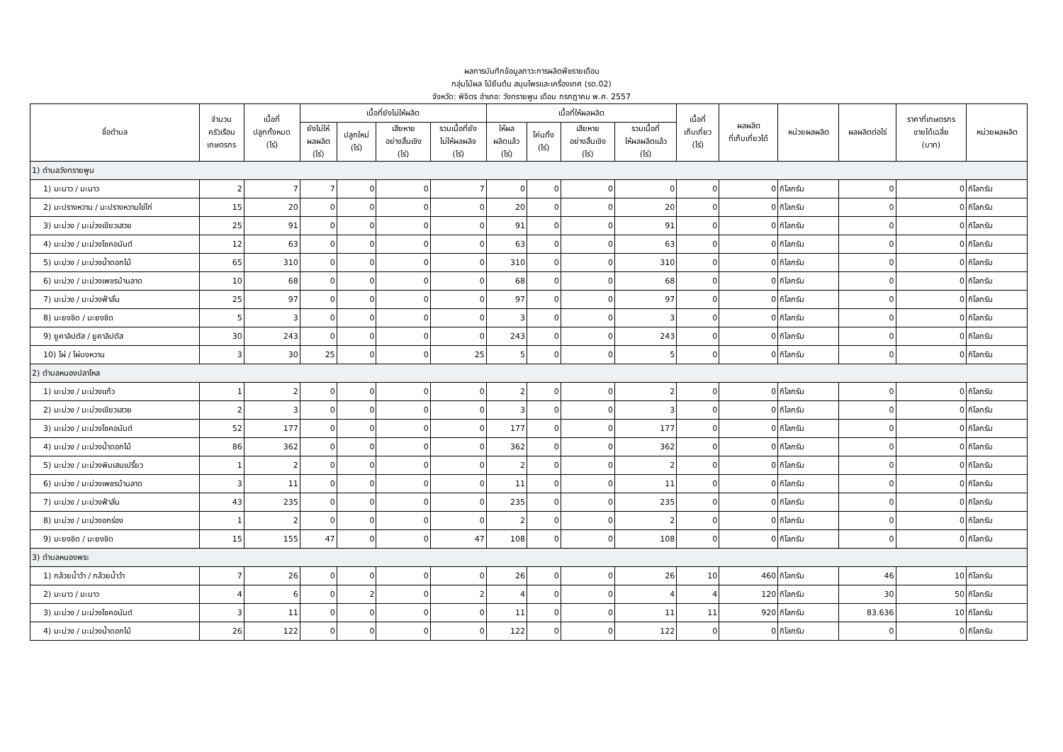ผลการบันทึกข้อมูลภาวะการผลิตพืชรายเดือน
กลุ่มไม้ผล ไม้ยืนต้น สมุนไพรและเครื่องเทศ (รต.02)
จังหวัด: พิจิตร อำเภอ: วังทรายพูน เดือน กรกฎาคม พ.ศ. 2557
| ชื่อตำบล | จำนวน ครัวเรือน เกษตรกร | เนื้อที่ ปลูกทั้งหมด (ไร่) | เนื้อที่ยังไม่ให้ผลิต | | | | เนื้อที่ให้ผลผลิต | | | | เนื้อที่ เก็บเกี่ยว (ไร่) | ผลผลิต ที่เก็บเกี่ยวได้ | หน่วยผลผลิต | ผลผลิตต่อไร่ | ราคาที่เกษตรกร ขายได้เฉลี่ย (บาท) | หน่วยผลผลิต |
| --- | --- | --- | --- | --- | --- | --- | --- | --- | --- | --- | --- | --- | --- | --- | --- | --- |
| | | | ยังไม่ให้ ผลผลิต (ไร่) | ปลูกใหม่ (ไร่) | เสียหาย อย่างสิ้นเชิง (ไร่) | รวมเนื้อที่ยัง ไม่ให้ผลผลิจ (ไร่) | ให้ผล ผลิตแล้ว (ไร่) | โค่นทิ้ง (ไร่) | เสียหาย อย่างสิ้นเชิง (ไร่) | รวมเนื้อที่ ให้ผลผลิตแล้ว (ไร่) | | | | | | |
| 1) ตำบลวังทรายพูน | | | | | | | | | | | | | | | | |
| 1) มะนาว / มะนาว | 2 | 7 | 7 | 0 | 0 | 7 | 0 | 0 | 0 | 0 | 0 | 0 | กิโลกรัม | 0 | 0 | กิโลกรัม |
| 2) มะปรางหวาน / มะปรางหวานไข่ไก่ | 15 | 20 | 0 | 0 | 0 | 0 | 20 | 0 | 0 | 20 | 0 | 0 | กิโลกรัม | 0 | 0 | กิโลกรัม |
| 3) มะม่วง / มะม่วงเขียวเสวย | 25 | 91 | 0 | 0 | 0 | 0 | 91 | 0 | 0 | 91 | 0 | 0 | กิโลกรัม | 0 | 0 | กิโลกรัม |
| 4) มะม่วง / มะม่วงโชคอนันต์ | 12 | 63 | 0 | 0 | 0 | 0 | 63 | 0 | 0 | 63 | 0 | 0 | กิโลกรัม | 0 | 0 | กิโลกรัม |
| 5) มะม่วง / มะม่วงน้ำดอกไม้ | 65 | 310 | 0 | 0 | 0 | 0 | 310 | 0 | 0 | 310 | 0 | 0 | กิโลกรัม | 0 | 0 | กิโลกรัม |
| 6) มะม่วง / มะม่วงเพชรบ้านลาด | 10 | 68 | 0 | 0 | 0 | 0 | 68 | 0 | 0 | 68 | 0 | 0 | กิโลกรัม | 0 | 0 | กิโลกรัม |
| 7) มะม่วง / มะม่วงฟ้าลั่น | 25 | 97 | 0 | 0 | 0 | 0 | 97 | 0 | 0 | 97 | 0 | 0 | กิโลกรัม | 0 | 0 | กิโลกรัม |
| 8) มะยงชิด / มะยงชิด | 5 | 3 | 0 | 0 | 0 | 0 | 3 | 0 | 0 | 3 | 0 | 0 | กิโลกรัม | 0 | 0 | กิโลกรัม |
| 9) ยูคาลิปตัส / ยูคาลิปตัส | 30 | 243 | 0 | 0 | 0 | 0 | 243 | 0 | 0 | 243 | 0 | 0 | กิโลกรัม | 0 | 0 | กิโลกรัม |
| 10) ไผ่ / ไผ่บงหวาน | 3 | 30 | 25 | 0 | 0 | 25 | 5 | 0 | 0 | 5 | 0 | 0 | กิโลกรัม | 0 | 0 | กิโลกรัม |
| 2) ตำบลหนองปลาไหล | | | | | | | | | | | | | | | | |
| 1) มะม่วง / มะม่วงแก้ว | 1 | 2 | 0 | 0 | 0 | 0 | 2 | 0 | 0 | 2 | 0 | 0 | กิโลกรัม | 0 | 0 | กิโลกรัม |
| 2) มะม่วง / มะม่วงเขียวเสวย | 2 | 3 | 0 | 0 | 0 | 0 | 3 | 0 | 0 | 3 | 0 | 0 | กิโลกรัม | 0 | 0 | กิโลกรัม |
| 3) มะม่วง / มะม่วงโชคอนันต์ | 52 | 177 | 0 | 0 | 0 | 0 | 177 | 0 | 0 | 177 | 0 | 0 | กิโลกรัม | 0 | 0 | กิโลกรัม |
| 4) มะม่วง / มะม่วงน้ำดอกไม้ | 86 | 362 | 0 | 0 | 0 | 0 | 362 | 0 | 0 | 362 | 0 | 0 | กิโลกรัม | 0 | 0 | กิโลกรัม |
| 5) มะม่วง / มะม่วงพิมเสนเปรี้ยว | 1 | 2 | 0 | 0 | 0 | 0 | 2 | 0 | 0 | 2 | 0 | 0 | กิโลกรัม | 0 | 0 | กิโลกรัม |
| 6) มะม่วง / มะม่วงเพชรบ้านลาด | 3 | 11 | 0 | 0 | 0 | 0 | 11 | 0 | 0 | 11 | 0 | 0 | กิโลกรัม | 0 | 0 | กิโลกรัม |
| 7) มะม่วง / มะม่วงฟ้าลั่น | 43 | 235 | 0 | 0 | 0 | 0 | 235 | 0 | 0 | 235 | 0 | 0 | กิโลกรัม | 0 | 0 | กิโลกรัม |
| 8) มะม่วง / มะม่วงอกร่อง | 1 | 2 | 0 | 0 | 0 | 0 | 2 | 0 | 0 | 2 | 0 | 0 | กิโลกรัม | 0 | 0 | กิโลกรัม |
| 9) มะยงชิด / มะยงชิด | 15 | 155 | 47 | 0 | 0 | 47 | 108 | 0 | 0 | 108 | 0 | 0 | กิโลกรัม | 0 | 0 | กิโลกรัม |
| 3) ตำบลหนองพระ | | | | | | | | | | | | | | | | |
| 1) กล้วยน้ำว้า / กล้วยน้ำว้า | 7 | 26 | 0 | 0 | 0 | 0 | 26 | 0 | 0 | 26 | 10 | 460 | กิโลกรัม | 46 | 10 | กิโลกรัม |
| 2) มะนาว / มะนาว | 4 | 6 | 0 | 2 | 0 | 2 | 4 | 0 | 0 | 4 | 4 | 120 | กิโลกรัม | 30 | 50 | กิโลกรัม |
| 3) มะม่วง / มะม่วงโชคอนันต์ | 3 | 11 | 0 | 0 | 0 | 0 | 11 | 0 | 0 | 11 | 11 | 920 | กิโลกรัม | 83.636 | 10 | กิโลกรัม |
| 4) มะม่วง / มะม่วงน้ำดอกไม้ | 26 | 122 | 0 | 0 | 0 | 0 | 122 | 0 | 0 | 122 | 0 | 0 | กิโลกรัม | 0 | 0 | กิโลกรัม |